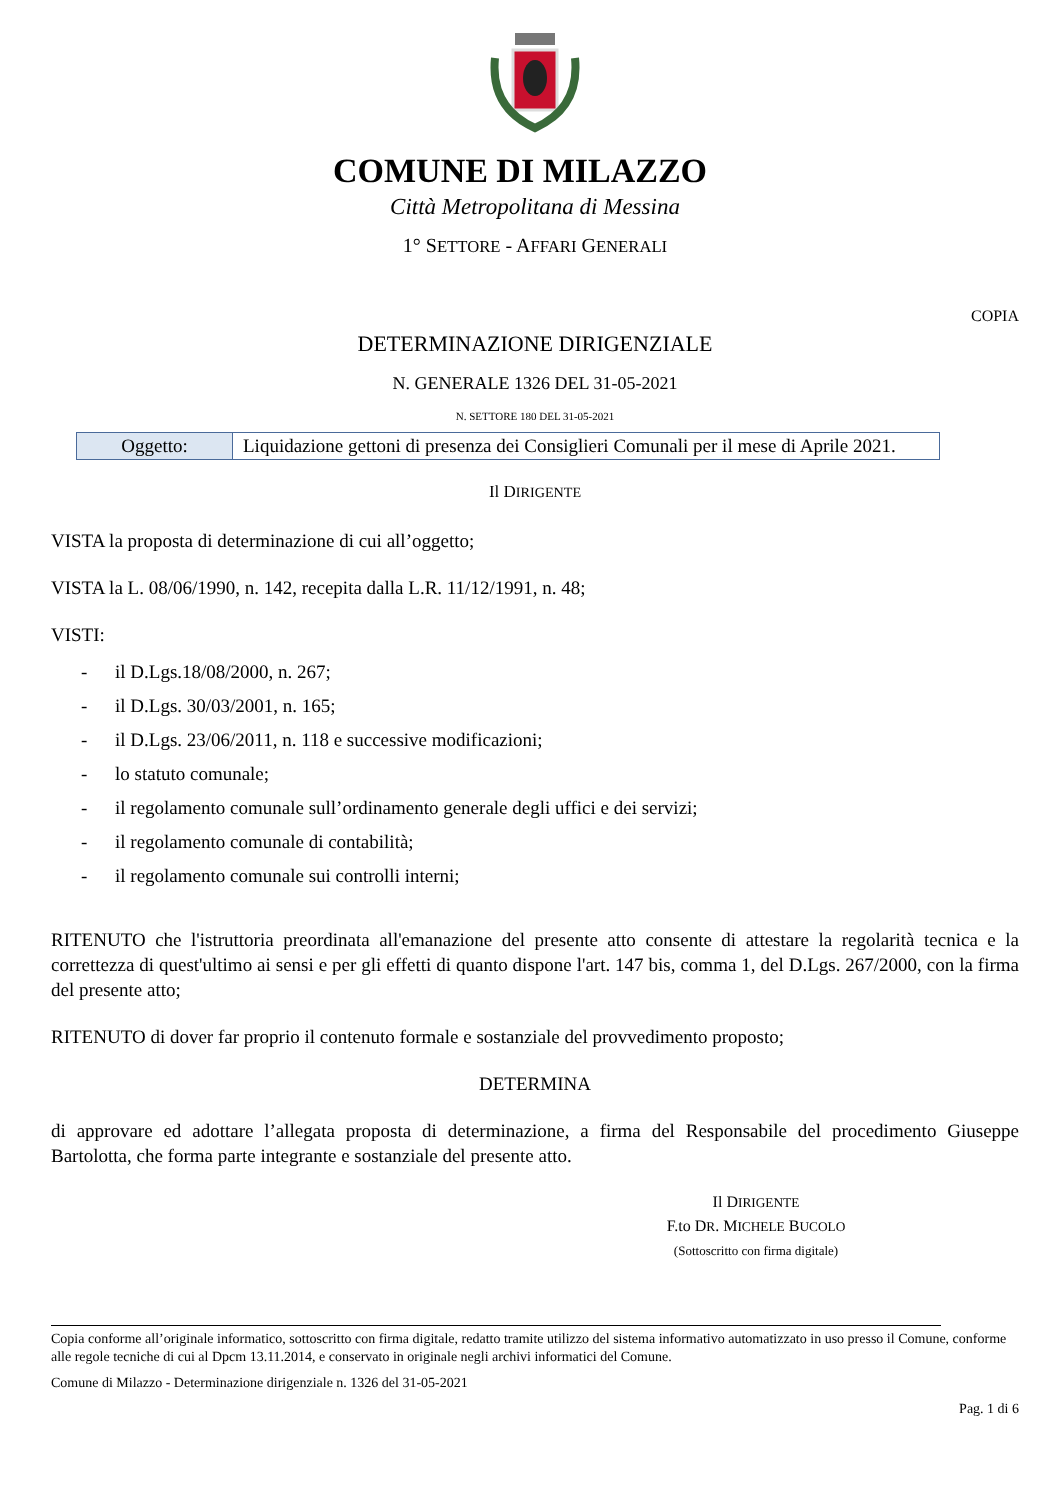COMUNE DI MILAZZO
Città Metropolitana di Messina
1° SETTORE - AFFARI GENERALI
COPIA
DETERMINAZIONE DIRIGENZIALE
N. GENERALE 1326 DEL 31-05-2021
N. SETTORE 180 DEL 31-05-2021
| Oggetto: | Liquidazione gettoni di presenza dei Consiglieri Comunali per il mese di Aprile 2021. |
Il DIRIGENTE
VISTA la proposta di determinazione di cui all’oggetto;
VISTA la L. 08/06/1990, n. 142, recepita dalla L.R. 11/12/1991, n. 48;
VISTI:
- il D.Lgs.18/08/2000, n. 267;
- il D.Lgs. 30/03/2001, n. 165;
- il D.Lgs. 23/06/2011, n. 118 e successive modificazioni;
- lo statuto comunale;
- il regolamento comunale sull’ordinamento generale degli uffici e dei servizi;
- il regolamento comunale di contabilità;
- il regolamento comunale sui controlli interni;
RITENUTO che l'istruttoria preordinata all'emanazione del presente atto consente di attestare la regolarità tecnica e la correttezza di quest'ultimo ai sensi e per gli effetti di quanto dispone l'art. 147 bis, comma 1, del D.Lgs. 267/2000, con la firma del presente atto;
RITENUTO di dover far proprio il contenuto formale e sostanziale del provvedimento proposto;
DETERMINA
di approvare ed adottare l’allegata proposta di determinazione, a firma del Responsabile del procedimento Giuseppe Bartolotta, che forma parte integrante e sostanziale del presente atto.
Il DIRIGENTE
F.to DR. MICHELE BUCOLO
(Sottoscritto con firma digitale)
Copia conforme all’originale informatico, sottoscritto con firma digitale, redatto tramite utilizzo del sistema informativo automatizzato in uso presso il Comune, conforme alle regole tecniche di cui al Dpcm 13.11.2014, e conservato in originale negli archivi informatici del Comune.
Comune di Milazzo - Determinazione dirigenziale n. 1326 del 31-05-2021
Pag. 1 di 6